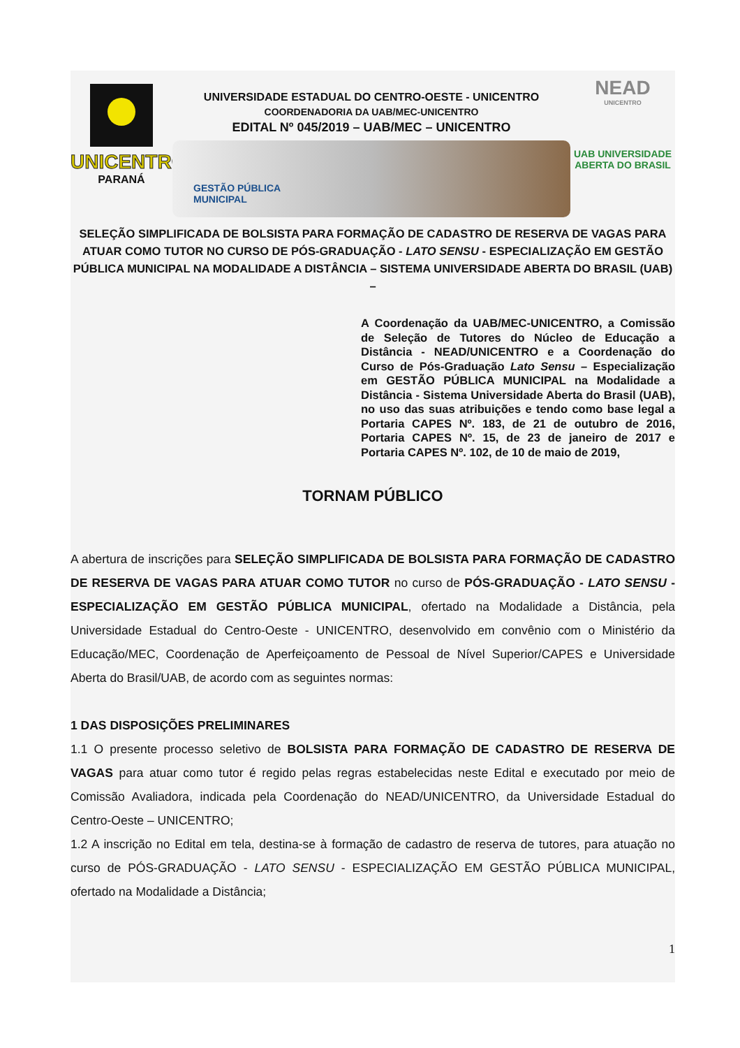UNICENTRO
PARANÁ
UNIVERSIDADE ESTADUAL DO CENTRO-OESTE - UNICENTRO
COORDENADORIA DA UAB/MEC-UNICENTRO
EDITAL Nº 045/2019 – UAB/MEC – UNICENTRO
GESTÃO PÚBLICA
MUNICIPAL
NEAD
UNICENTRO
UAB UNIVERSIDADE
ABERTA DO BRASIL
SELEÇÃO SIMPLIFICADA DE BOLSISTA PARA FORMAÇÃO DE CADASTRO DE RESERVA DE VAGAS PARA ATUAR COMO TUTOR NO CURSO DE PÓS-GRADUAÇÃO - LATO SENSU - ESPECIALIZAÇÃO EM GESTÃO PÚBLICA MUNICIPAL NA MODALIDADE A DISTÂNCIA – SISTEMA UNIVERSIDADE ABERTA DO BRASIL (UAB) –
A Coordenação da UAB/MEC-UNICENTRO, a Comissão de Seleção de Tutores do Núcleo de Educação a Distância - NEAD/UNICENTRO e a Coordenação do Curso de Pós-Graduação Lato Sensu – Especialização em GESTÃO PÚBLICA MUNICIPAL na Modalidade a Distância - Sistema Universidade Aberta do Brasil (UAB), no uso das suas atribuições e tendo como base legal a Portaria CAPES Nº. 183, de 21 de outubro de 2016, Portaria CAPES Nº. 15, de 23 de janeiro de 2017 e Portaria CAPES Nº. 102, de 10 de maio de 2019,
TORNAM PÚBLICO
A abertura de inscrições para SELEÇÃO SIMPLIFICADA DE BOLSISTA PARA FORMAÇÃO DE CADASTRO DE RESERVA DE VAGAS PARA ATUAR COMO TUTOR no curso de PÓS-GRADUAÇÃO - LATO SENSU - ESPECIALIZAÇÃO EM GESTÃO PÚBLICA MUNICIPAL, ofertado na Modalidade a Distância, pela Universidade Estadual do Centro-Oeste - UNICENTRO, desenvolvido em convênio com o Ministério da Educação/MEC, Coordenação de Aperfeiçoamento de Pessoal de Nível Superior/CAPES e Universidade Aberta do Brasil/UAB, de acordo com as seguintes normas:
1 DAS DISPOSIÇÕES PRELIMINARES
1.1 O presente processo seletivo de BOLSISTA PARA FORMAÇÃO DE CADASTRO DE RESERVA DE VAGAS para atuar como tutor é regido pelas regras estabelecidas neste Edital e executado por meio de Comissão Avaliadora, indicada pela Coordenação do NEAD/UNICENTRO, da Universidade Estadual do Centro-Oeste – UNICENTRO;
1.2 A inscrição no Edital em tela, destina-se à formação de cadastro de reserva de tutores, para atuação no curso de PÓS-GRADUAÇÃO - LATO SENSU - ESPECIALIZAÇÃO EM GESTÃO PÚBLICA MUNICIPAL, ofertado na Modalidade a Distância;
1